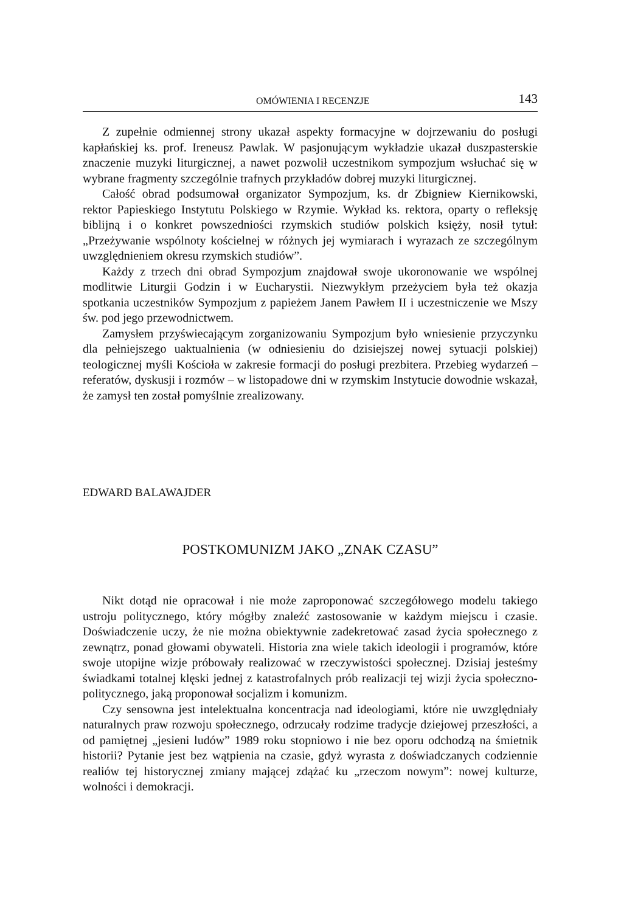OMÓWIENIA I RECENZJE 143
Z zupełnie odmiennej strony ukazał aspekty formacyjne w dojrzewaniu do posługi kapłańskiej ks. prof. Ireneusz Pawlak. W pasjonującym wykładzie ukazał duszpasterskie znaczenie muzyki liturgicznej, a nawet pozwolił uczestnikom sympozjum wsłuchać się w wybrane fragmenty szczególnie trafnych przykładów dobrej muzyki liturgicznej.
Całość obrad podsumował organizator Sympozjum, ks. dr Zbigniew Kiernikowski, rektor Papieskiego Instytutu Polskiego w Rzymie. Wykład ks. rektora, oparty o refleksję biblijną i o konkret powszedniości rzymskich studiów polskich księży, nosił tytuł: „Przeżywanie wspólnoty kościelnej w różnych jej wymiarach i wyrazach ze szczególnym uwzględnieniem okresu rzymskich studiów”.
Każdy z trzech dni obrad Sympozjum znajdował swoje ukoronowanie we wspólnej modlitwie Liturgii Godzin i w Eucharystii. Niezwykłym przeżyciem była też okazja spotkania uczestników Sympozjum z papieżem Janem Pawłem II i uczestniczenie we Mszy św. pod jego przewodnictwem.
Zamysłem przyświecającym zorganizowaniu Sympozjum było wniesienie przyczynku dla pełniejszego uaktualnienia (w odniesieniu do dzisiejszej nowej sytuacji polskiej) teologicznej myśli Kościoła w zakresie formacji do posługi prezbitera. Przebieg wydarzeń – referatów, dyskusji i rozmów – w listopadowe dni w rzymskim Instytucie dowodnie wskazał, że zamysł ten został pomyślnie zrealizowany.
EDWARD BALAWAJDER
POSTKOMUNIZM JAKO „ZNAK CZASU”
Nikt dotąd nie opracował i nie może zaproponować szczegółowego modelu takiego ustroju politycznego, który mógłby znaleźć zastosowanie w każdym miejscu i czasie. Doświadczenie uczy, że nie można obiektywnie zadekretować zasad życia społecznego z zewnątrz, ponad głowami obywateli. Historia zna wiele takich ideologii i programów, które swoje utopijne wizje próbowały realizować w rzeczywistości społecznej. Dzisiaj jesteśmy świadkami totalnej klęski jednej z katastrofalnych prób realizacji tej wizji życia społeczno-politycznego, jaką proponował socjalizm i komunizm.
Czy sensowna jest intelektualna koncentracja nad ideologiami, które nie uwzględniały naturalnych praw rozwoju społecznego, odrzucały rodzime tradycje dziejowej przeszłości, a od pamiętnej „jesieni ludów” 1989 roku stopniowo i nie bez oporu odchodzą na śmietnik historii? Pytanie jest bez wątpienia na czasie, gdyż wyrasta z doświadczanych codziennie realiów tej historycznej zmiany mającej zdążać ku „rzeczom nowym”: nowej kulturze, wolności i demokracji.